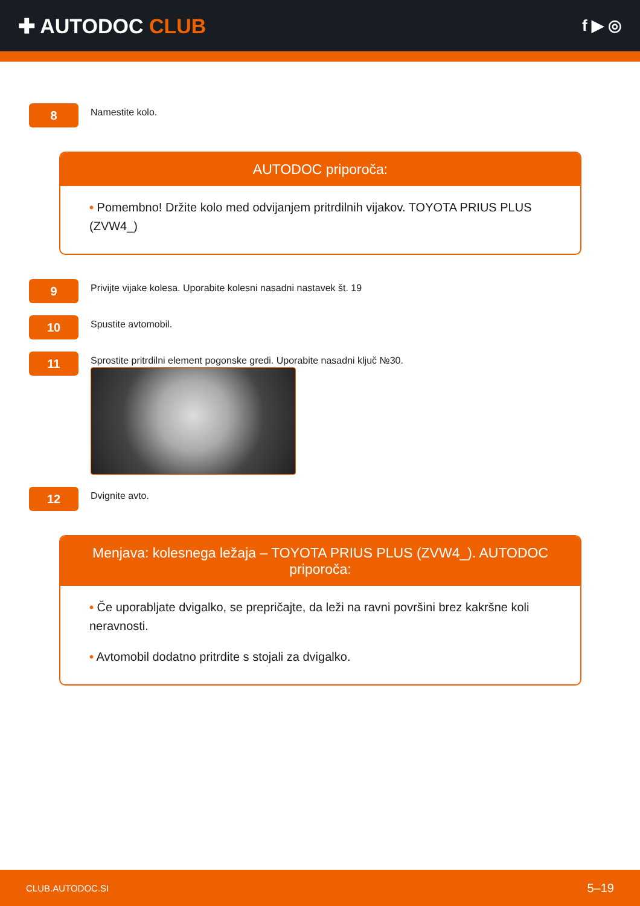✚ AUTODOC CLUB
f ▶ ◎
8
Namestite kolo.
AUTODOC priporoča:
• Pomembno! Držite kolo med odvijanjem pritrdilnih vijakov. TOYOTA PRIUS PLUS (ZVW4_)
9
Privijte vijake kolesa. Uporabite kolesni nasadni nastavek št. 19
10
Spustite avtomobil.
11
Sprostite pritrdilni element pogonske gredi. Uporabite nasadni ključ №30.
12
Dvignite avto.
Menjava: kolesnega ležaja – TOYOTA PRIUS PLUS (ZVW4_). AUTODOC priporoča:
• Če uporabljate dvigalko, se prepričajte, da leži na ravni površini brez kakršne koli neravnosti.
• Avtomobil dodatno pritrdite s stojali za dvigalko.
CLUB.AUTODOC.SI 5–19